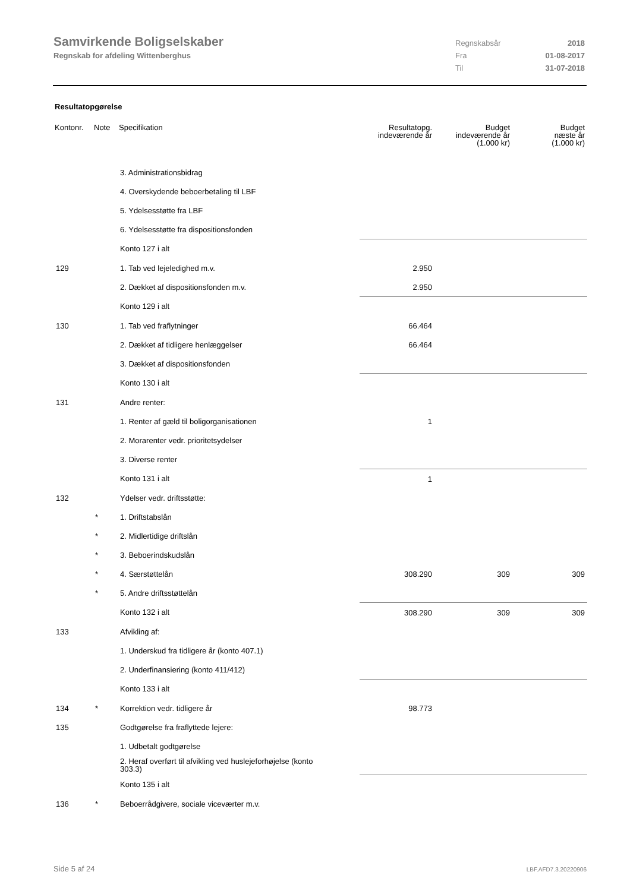Samvirkende Boligselskaber
Regnskab for afdeling Wittenberghus
Regnskabsår 2018
Fra 01-08-2017
Til 31-07-2018
Resultatopgørelse
| Kontonr. | Note | Specifikation | Resultatopg. indeværende år | Budget indeværende år (1.000 kr) | Budget næste år (1.000 kr) |
| --- | --- | --- | --- | --- | --- |
| | | 3. Administrationsbidrag | | | |
| | | 4. Overskydende beboerbetaling til LBF | | | |
| | | 5. Ydelsesstøtte fra LBF | | | |
| | | 6. Ydelsesstøtte fra dispositionsfonden | | | |
| | | Konto 127 i alt | | | |
| 129 | | 1. Tab ved lejeledighed m.v. | 2.950 | | |
| | | 2. Dækket af dispositionsfonden m.v. | 2.950 | | |
| | | Konto 129 i alt | | | |
| 130 | | 1. Tab ved fraflytninger | 66.464 | | |
| | | 2. Dækket af tidligere henlæggelser | 66.464 | | |
| | | 3. Dækket af dispositionsfonden | | | |
| | | Konto 130 i alt | | | |
| 131 | | Andre renter: | | | |
| | | 1. Renter af gæld til boligorganisationen | 1 | | |
| | | 2. Morarenter vedr. prioritetsydelser | | | |
| | | 3. Diverse renter | | | |
| | | Konto 131 i alt | 1 | | |
| 132 | | Ydelser vedr. driftsstøtte: | | | |
| | * | 1. Driftstabslån | | | |
| | * | 2. Midlertidige driftslån | | | |
| | * | 3. Beboerindskudslån | | | |
| | * | 4. Særstøttelån | 308.290 | 309 | 309 |
| | * | 5. Andre driftsstøttelån | | | |
| | | Konto 132 i alt | 308.290 | 309 | 309 |
| 133 | | Afvikling af: | | | |
| | | 1. Underskud fra tidligere år (konto 407.1) | | | |
| | | 2. Underfinansiering (konto 411/412) | | | |
| | | Konto 133 i alt | | | |
| 134 | * | Korrektion vedr. tidligere år | 98.773 | | |
| 135 | | Godtgørelse fra fraflyttede lejere: | | | |
| | | 1. Udbetalt godtgørelse | | | |
| | | 2. Heraf overført til afvikling ved huslejeforhøjelse (konto 303.3) | | | |
| | | Konto 135 i alt | | | |
| 136 | * | Beboerrådgivere, sociale viceværter m.v. | | | |
Side 5 af 24 LBF.AFD7.3.20220906